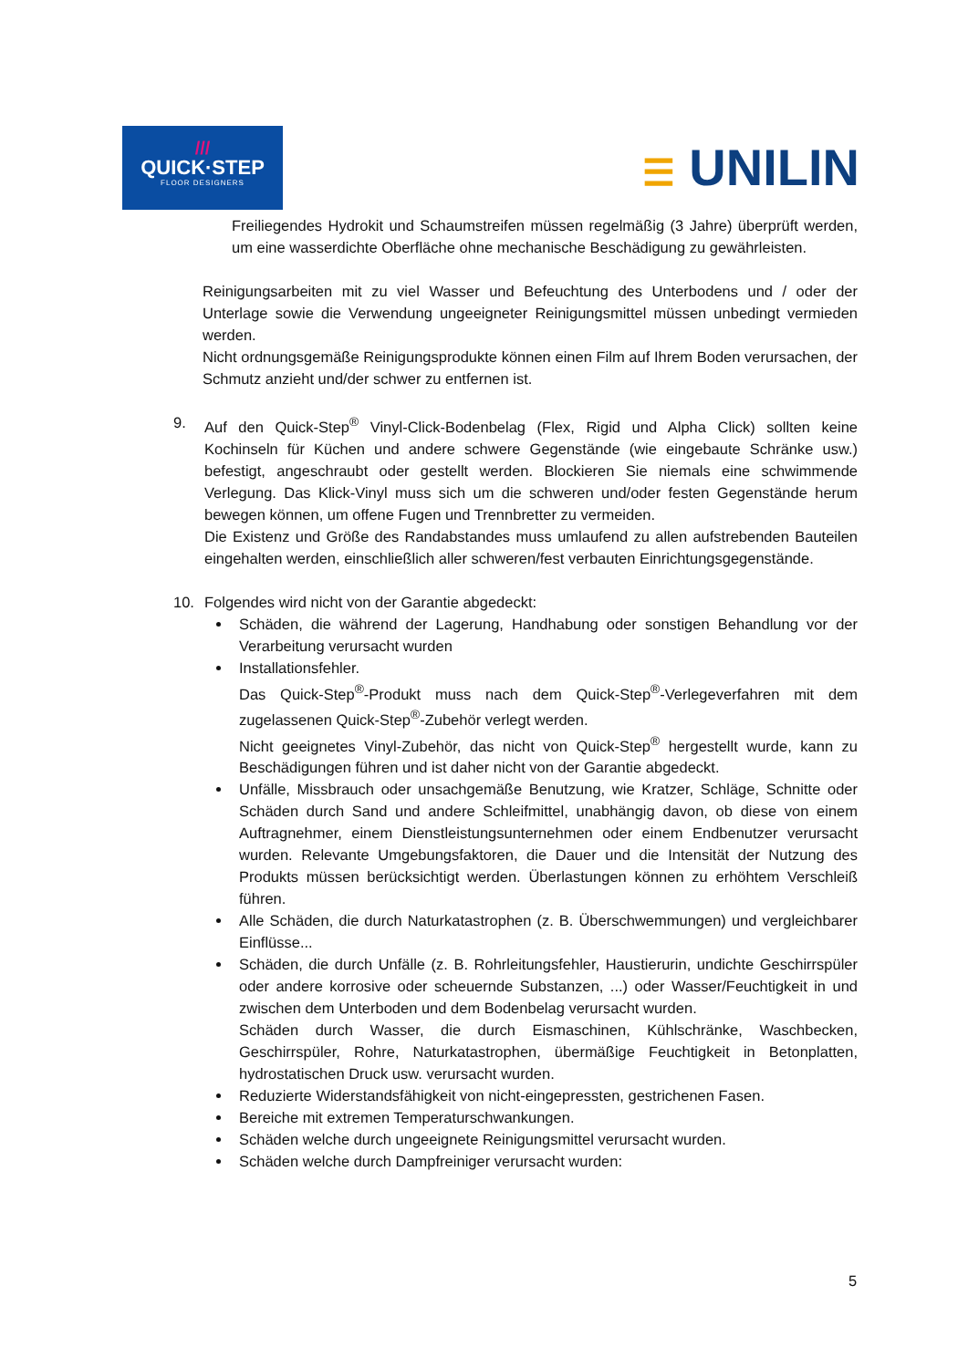///
QUICK·STEP
FLOOR DESIGNERS
☰ UNILIN
Freiliegendes Hydrokit und Schaumstreifen müssen regelmäßig (3 Jahre) überprüft werden, um eine wasserdichte Oberfläche ohne mechanische Beschädigung zu gewährleisten.
Reinigungsarbeiten mit zu viel Wasser und Befeuchtung des Unterbodens und / oder der Unterlage sowie die Verwendung ungeeigneter Reinigungsmittel müssen unbedingt vermieden werden.
Nicht ordnungsgemäße Reinigungsprodukte können einen Film auf Ihrem Boden verursachen, der Schmutz anzieht und/der schwer zu entfernen ist.
9. Auf den Quick-Step<sup>®</sup> Vinyl-Click-Bodenbelag (Flex, Rigid und Alpha Click) sollten keine Kochinseln für Küchen und andere schwere Gegenstände (wie eingebaute Schränke usw.) befestigt, angeschraubt oder gestellt werden. Blockieren Sie niemals eine schwimmende Verlegung. Das Klick-Vinyl muss sich um die schweren und/oder festen Gegenstände herum bewegen können, um offene Fugen und Trennbretter zu vermeiden.
Die Existenz und Größe des Randabstandes muss umlaufend zu allen aufstrebenden Bauteilen eingehalten werden, einschließlich aller schweren/fest verbauten Einrichtungsgegenstände.
10. Folgendes wird nicht von der Garantie abgedeckt:
Schäden, die während der Lagerung, Handhabung oder sonstigen Behandlung vor der Verarbeitung verursacht wurden
Installationsfehler.
Das Quick-Step<sup>®</sup>-Produkt muss nach dem Quick-Step<sup>®</sup>-Verlegeverfahren mit dem zugelassenen Quick-Step<sup>®</sup>-Zubehör verlegt werden.
Nicht geeignetes Vinyl-Zubehör, das nicht von Quick-Step<sup>®</sup> hergestellt wurde, kann zu Beschädigungen führen und ist daher nicht von der Garantie abgedeckt.
Unfälle, Missbrauch oder unsachgemäße Benutzung, wie Kratzer, Schläge, Schnitte oder Schäden durch Sand und andere Schleifmittel, unabhängig davon, ob diese von einem Auftragnehmer, einem Dienstleistungsunternehmen oder einem Endbenutzer verursacht wurden. Relevante Umgebungsfaktoren, die Dauer und die Intensität der Nutzung des Produkts müssen berücksichtigt werden. Überlastungen können zu erhöhtem Verschleiß führen.
Alle Schäden, die durch Naturkatastrophen (z. B. Überschwemmungen) und vergleichbarer Einflüsse...
Schäden, die durch Unfälle (z. B. Rohrleitungsfehler, Haustierurin, undichte Geschirrspüler oder andere korrosive oder scheuernde Substanzen, ...) oder Wasser/Feuchtigkeit in und zwischen dem Unterboden und dem Bodenbelag verursacht wurden.
Schäden durch Wasser, die durch Eismaschinen, Kühlschränke, Waschbecken, Geschirrspüler, Rohre, Naturkatastrophen, übermäßige Feuchtigkeit in Betonplatten, hydrostatischen Druck usw. verursacht wurden.
Reduzierte Widerstandsfähigkeit von nicht-eingepressten, gestrichenen Fasen.
Bereiche mit extremen Temperaturschwankungen.
Schäden welche durch ungeeignete Reinigungsmittel verursacht wurden.
Schäden welche durch Dampfreiniger verursacht wurden:
5